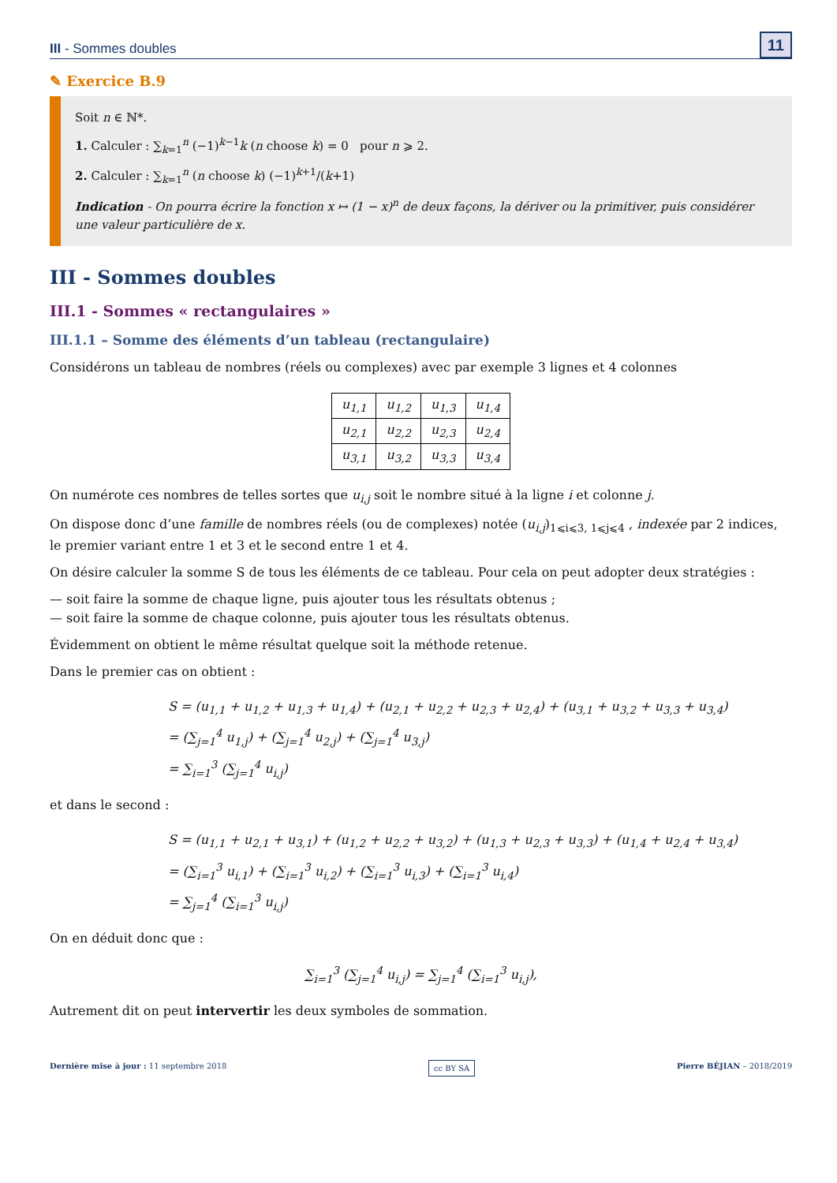III - Sommes doubles 11
✎ Exercice B.9
Soit n ∈ ℕ*.
1. Calculer : ∑<sub>k=1</sub><sup>n</sup> (−1)<sup>k−1</sup>k (n choose k) = 0 pour n ⩾ 2.
2. Calculer : ∑<sub>k=1</sub><sup>n</sup> (n choose k) (−1)<sup>k+1</sup>/(k+1)
Indication - On pourra écrire la fonction x ↦ (1 − x)<sup>n</sup> de deux façons, la dériver ou la primitiver, puis considérer une valeur particulière de x.
III - Sommes doubles
III.1 - Sommes « rectangulaires »
III.1.1 – Somme des éléments d’un tableau (rectangulaire)
Considérons un tableau de nombres (réels ou complexes) avec par exemple 3 lignes et 4 colonnes
| u<sub>1,1</sub> | u<sub>1,2</sub> | u<sub>1,3</sub> | u<sub>1,4</sub> |
| u<sub>2,1</sub> | u<sub>2,2</sub> | u<sub>2,3</sub> | u<sub>2,4</sub> |
| u<sub>3,1</sub> | u<sub>3,2</sub> | u<sub>3,3</sub> | u<sub>3,4</sub> |
On numérote ces nombres de telles sortes que u<sub>i,j</sub> soit le nombre situé à la ligne i et colonne j.
On dispose donc d’une famille de nombres réels (ou de complexes) notée (u<sub>i,j</sub>)<sub>1⩽i⩽3, 1⩽j⩽4</sub> , indexée par 2 indices, le premier variant entre 1 et 3 et le second entre 1 et 4.
On désire calculer la somme S de tous les éléments de ce tableau. Pour cela on peut adopter deux stratégies :
— soit faire la somme de chaque ligne, puis ajouter tous les résultats obtenus ;
— soit faire la somme de chaque colonne, puis ajouter tous les résultats obtenus.
Évidemment on obtient le même résultat quelque soit la méthode retenue.
Dans le premier cas on obtient :
S = (u<sub>1,1</sub> + u<sub>1,2</sub> + u<sub>1,3</sub> + u<sub>1,4</sub>) + (u<sub>2,1</sub> + u<sub>2,2</sub> + u<sub>2,3</sub> + u<sub>2,4</sub>) + (u<sub>3,1</sub> + u<sub>3,2</sub> + u<sub>3,3</sub> + u<sub>3,4</sub>)
= (∑<sub>j=1</sub><sup>4</sup> u<sub>1,j</sub>) + (∑<sub>j=1</sub><sup>4</sup> u<sub>2,j</sub>) + (∑<sub>j=1</sub><sup>4</sup> u<sub>3,j</sub>)
= ∑<sub>i=1</sub><sup>3</sup> (∑<sub>j=1</sub><sup>4</sup> u<sub>i,j</sub>)
et dans le second :
S = (u<sub>1,1</sub> + u<sub>2,1</sub> + u<sub>3,1</sub>) + (u<sub>1,2</sub> + u<sub>2,2</sub> + u<sub>3,2</sub>) + (u<sub>1,3</sub> + u<sub>2,3</sub> + u<sub>3,3</sub>) + (u<sub>1,4</sub> + u<sub>2,4</sub> + u<sub>3,4</sub>)
= (∑<sub>i=1</sub><sup>3</sup> u<sub>i,1</sub>) + (∑<sub>i=1</sub><sup>3</sup> u<sub>i,2</sub>) + (∑<sub>i=1</sub><sup>3</sup> u<sub>i,3</sub>) + (∑<sub>i=1</sub><sup>3</sup> u<sub>i,4</sub>)
= ∑<sub>j=1</sub><sup>4</sup> (∑<sub>i=1</sub><sup>3</sup> u<sub>i,j</sub>)
On en déduit donc que :
∑<sub>i=1</sub><sup>3</sup> (∑<sub>j=1</sub><sup>4</sup> u<sub>i,j</sub>) = ∑<sub>j=1</sub><sup>4</sup> (∑<sub>i=1</sub><sup>3</sup> u<sub>i,j</sub>),
Autrement dit on peut intervertir les deux symboles de sommation.
Dernière mise à jour : 11 septembre 2018 cc BY SA Pierre BÉJIAN – 2018/2019